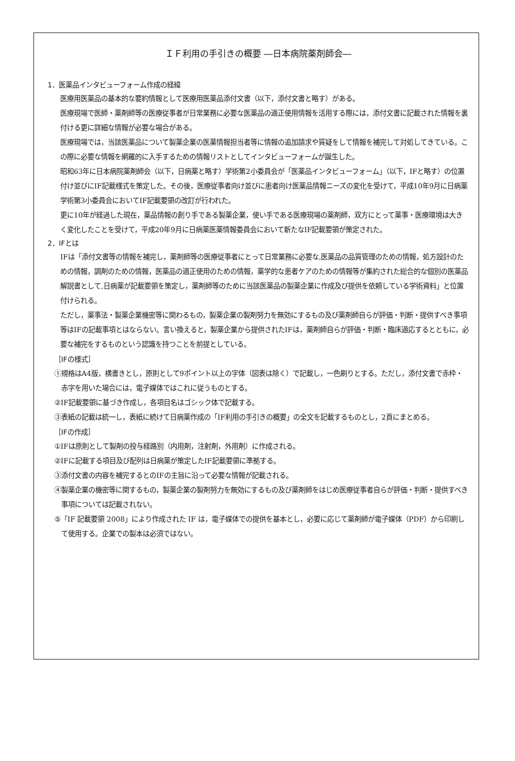ＩＦ利用の手引きの概要 ―日本病院薬剤師会―
1．医薬品インタビューフォーム作成の経緯
医療用医薬品の基本的な要約情報として医療用医薬品添付文書（以下，添付文書と略す）がある。
医療現場で医師・薬剤師等の医療従事者が日常業務に必要な医薬品の適正使用情報を活用する際には，添付文書に記載された情報を裏付ける更に詳細な情報が必要な場合がある。
医療現場では，当該医薬品について製薬企業の医薬情報担当者等に情報の追加請求や質疑をして情報を補完して対処してきている。この際に必要な情報を網羅的に入手するための情報リストとしてインタビューフォームが誕生した。
昭和63年に日本病院薬剤師会（以下，日病薬と略す）学術第2小委員会が「医薬品インタビューフォーム」（以下，IFと略す）の位置付け並びにIF記載様式を策定した。その後，医療従事者向け並びに患者向け医薬品情報ニーズの変化を受けて，平成10年9月に日病薬学術第3小委員会においてIF記載要領の改訂が行われた。
更に10年が経過した現在，薬品情報の創り手である製薬企業，使い手である医療現場の薬剤師，双方にとって薬事・医療環境は大きく変化したことを受けて，平成20年9月に日病薬医薬情報委員会において新たなIF記載要領が策定された。
2．IFとは
IFは「添付文書等の情報を補完し，薬剤師等の医療従事者にとって日常業務に必要な,医薬品の品質管理のための情報，処方設計のための情報，調剤のための情報，医薬品の適正使用のための情報，薬学的な患者ケアのための情報等が集約された総合的な個別の医薬品解説書として,日病薬が記載要領を策定し，薬剤師等のために当該医薬品の製薬企業に作成及び提供を依頼している学術資料」と位置付けられる。
ただし，薬事法・製薬企業機密等に関わるもの，製薬企業の製剤努力を無効にするもの及び薬剤師自らが評価・判断・提供すべき事項等はIFの記載事項とはならない。言い換えると，製薬企業から提供されたIFは，薬剤師自らが評価・判断・臨床適応するとともに，必要な補完をするものという認識を持つことを前提としている。
［IFの様式］
①規格はA4版，横書きとし，原則として9ポイント以上の字体（図表は除く）で記載し，一色刷りとする。ただし，添付文書で赤枠・赤字を用いた場合には，電子媒体ではこれに従うものとする。
②IF記載要領に基づき作成し，各項目名はゴシック体で記載する。
③表紙の記載は統一し，表紙に続けて日病薬作成の「IF利用の手引きの概要」の全文を記載するものとし，2頁にまとめる。
［IFの作成］
①IFは原則として製剤の投与経路別（内用剤，注射剤，外用剤）に作成される。
②IFに記載する項目及び配列は日病薬が策定したIF記載要領に準拠する。
③添付文書の内容を補完するとのIFの主旨に沿って必要な情報が記載される。
④製薬企業の機密等に関するもの，製薬企業の製剤努力を無効にするもの及び薬剤師をはじめ医療従事者自らが評価・判断・提供すべき事項については記載されない。
⑤「IF 記載要領 2008」により作成された IF は，電子媒体での提供を基本とし，必要に応じて薬剤師が電子媒体（PDF）から印刷して使用する。企業での製本は必須ではない。